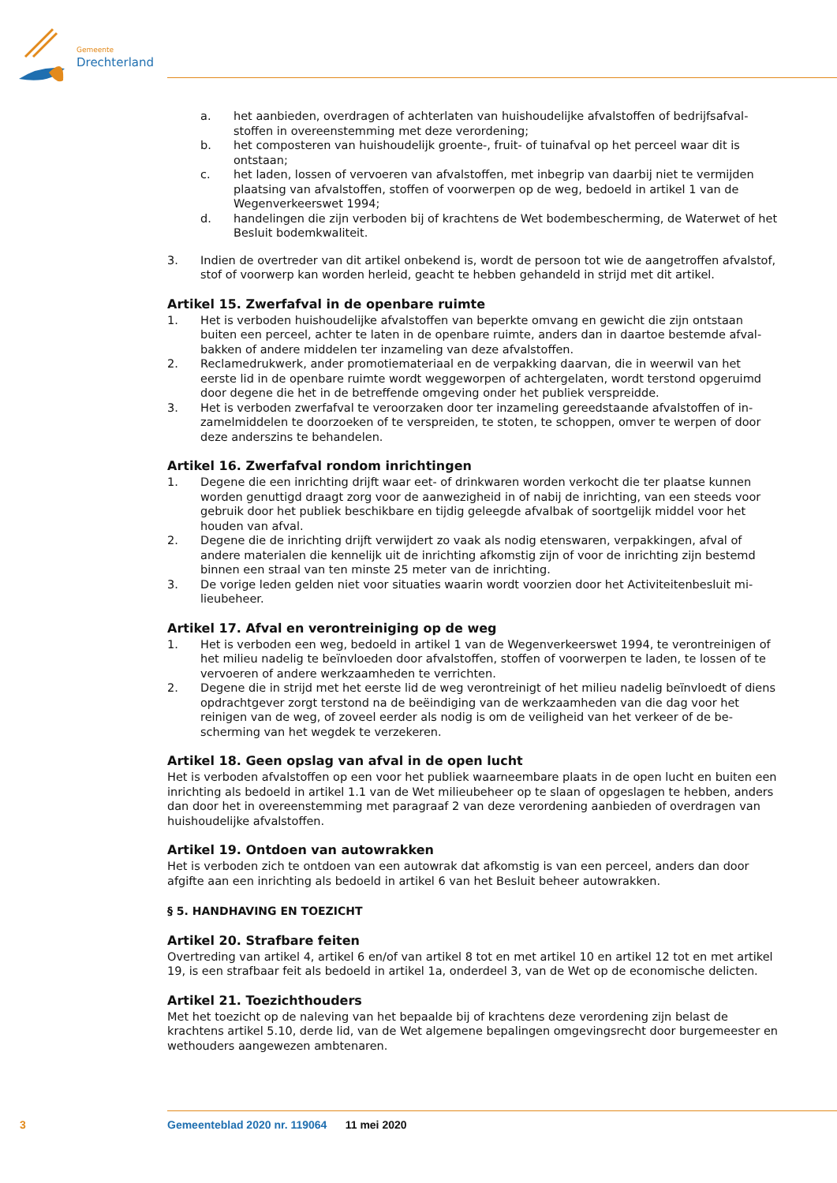Gemeente
Drechterland
a. het aanbieden, overdragen of achterlaten van huishoudelijke afvalstoffen of bedrijfsafval­stoffen in overeenstemming met deze verordening;
b. het composteren van huishoudelijk groente-, fruit- of tuinafval op het perceel waar dit is ontstaan;
c. het laden, lossen of vervoeren van afvalstoffen, met inbegrip van daarbij niet te vermijden plaatsing van afvalstoffen, stoffen of voorwerpen op de weg, bedoeld in artikel 1 van de Wegenverkeerswet 1994;
d. handelingen die zijn verboden bij of krachtens de Wet bodembescherming, de Waterwet of het Besluit bodemkwaliteit.
3. Indien de overtreder van dit artikel onbekend is, wordt de persoon tot wie de aangetroffen afvalstof, stof of voorwerp kan worden herleid, geacht te hebben gehandeld in strijd met dit artikel.
Artikel 15. Zwerfafval in de openbare ruimte
1. Het is verboden huishoudelijke afvalstoffen van beperkte omvang en gewicht die zijn ontstaan buiten een perceel, achter te laten in de openbare ruimte, anders dan in daartoe bestemde afval­bakken of andere middelen ter inzameling van deze afvalstoffen.
2. Reclamedrukwerk, ander promotiemateriaal en de verpakking daarvan, die in weerwil van het eerste lid in de openbare ruimte wordt weggeworpen of achtergelaten, wordt terstond opgeruimd door degene die het in de betreffende omgeving onder het publiek verspreidde.
3. Het is verboden zwerfafval te veroorzaken door ter inzameling gereedstaande afvalstoffen of in­zamelmiddelen te doorzoeken of te verspreiden, te stoten, te schoppen, omver te werpen of door deze anderszins te behandelen.
Artikel 16. Zwerfafval rondom inrichtingen
1. Degene die een inrichting drijft waar eet- of drinkwaren worden verkocht die ter plaatse kunnen worden genuttigd draagt zorg voor de aanwezigheid in of nabij de inrichting, van een steeds voor gebruik door het publiek beschikbare en tijdig geleegde afvalbak of soortgelijk middel voor het houden van afval.
2. Degene die de inrichting drijft verwijdert zo vaak als nodig etenswaren, verpakkingen, afval of andere materialen die kennelijk uit de inrichting afkomstig zijn of voor de inrichting zijn bestemd binnen een straal van ten minste 25 meter van de inrichting.
3. De vorige leden gelden niet voor situaties waarin wordt voorzien door het Activiteitenbesluit mi­lieubeheer.
Artikel 17. Afval en verontreiniging op de weg
1. Het is verboden een weg, bedoeld in artikel 1 van de Wegenverkeerswet 1994, te verontreinigen of het milieu nadelig te beïnvloeden door afvalstoffen, stoffen of voorwerpen te laden, te lossen of te vervoeren of andere werkzaamheden te verrichten.
2. Degene die in strijd met het eerste lid de weg verontreinigt of het milieu nadelig beïnvloedt of diens opdrachtgever zorgt terstond na de beëindiging van de werkzaamheden van die dag voor het reinigen van de weg, of zoveel eerder als nodig is om de veiligheid van het verkeer of de be­scherming van het wegdek te verzekeren.
Artikel 18. Geen opslag van afval in de open lucht
Het is verboden afvalstoffen op een voor het publiek waarneembare plaats in de open lucht en buiten een inrichting als bedoeld in artikel 1.1 van de Wet milieubeheer op te slaan of opgeslagen te hebben, anders dan door het in overeenstemming met paragraaf 2 van deze verordening aanbieden of overdragen van huishoudelijke afvalstoffen.
Artikel 19. Ontdoen van autowrakken
Het is verboden zich te ontdoen van een autowrak dat afkomstig is van een perceel, anders dan door afgifte aan een inrichting als bedoeld in artikel 6 van het Besluit beheer autowrakken.
§ 5. HANDHAVING EN TOEZICHT
Artikel 20. Strafbare feiten
Overtreding van artikel 4, artikel 6 en/of van artikel 8 tot en met artikel 10 en artikel 12 tot en met artikel 19, is een strafbaar feit als bedoeld in artikel 1a, onderdeel 3, van de Wet op de economische delicten.
Artikel 21. Toezichthouders
Met het toezicht op de naleving van het bepaalde bij of krachtens deze verordening zijn belast de krachtens artikel 5.10, derde lid, van de Wet algemene bepalingen omgevingsrecht door burgemeester en wethouders aangewezen ambtenaren.
3 Gemeenteblad 2020 nr. 119064 11 mei 2020